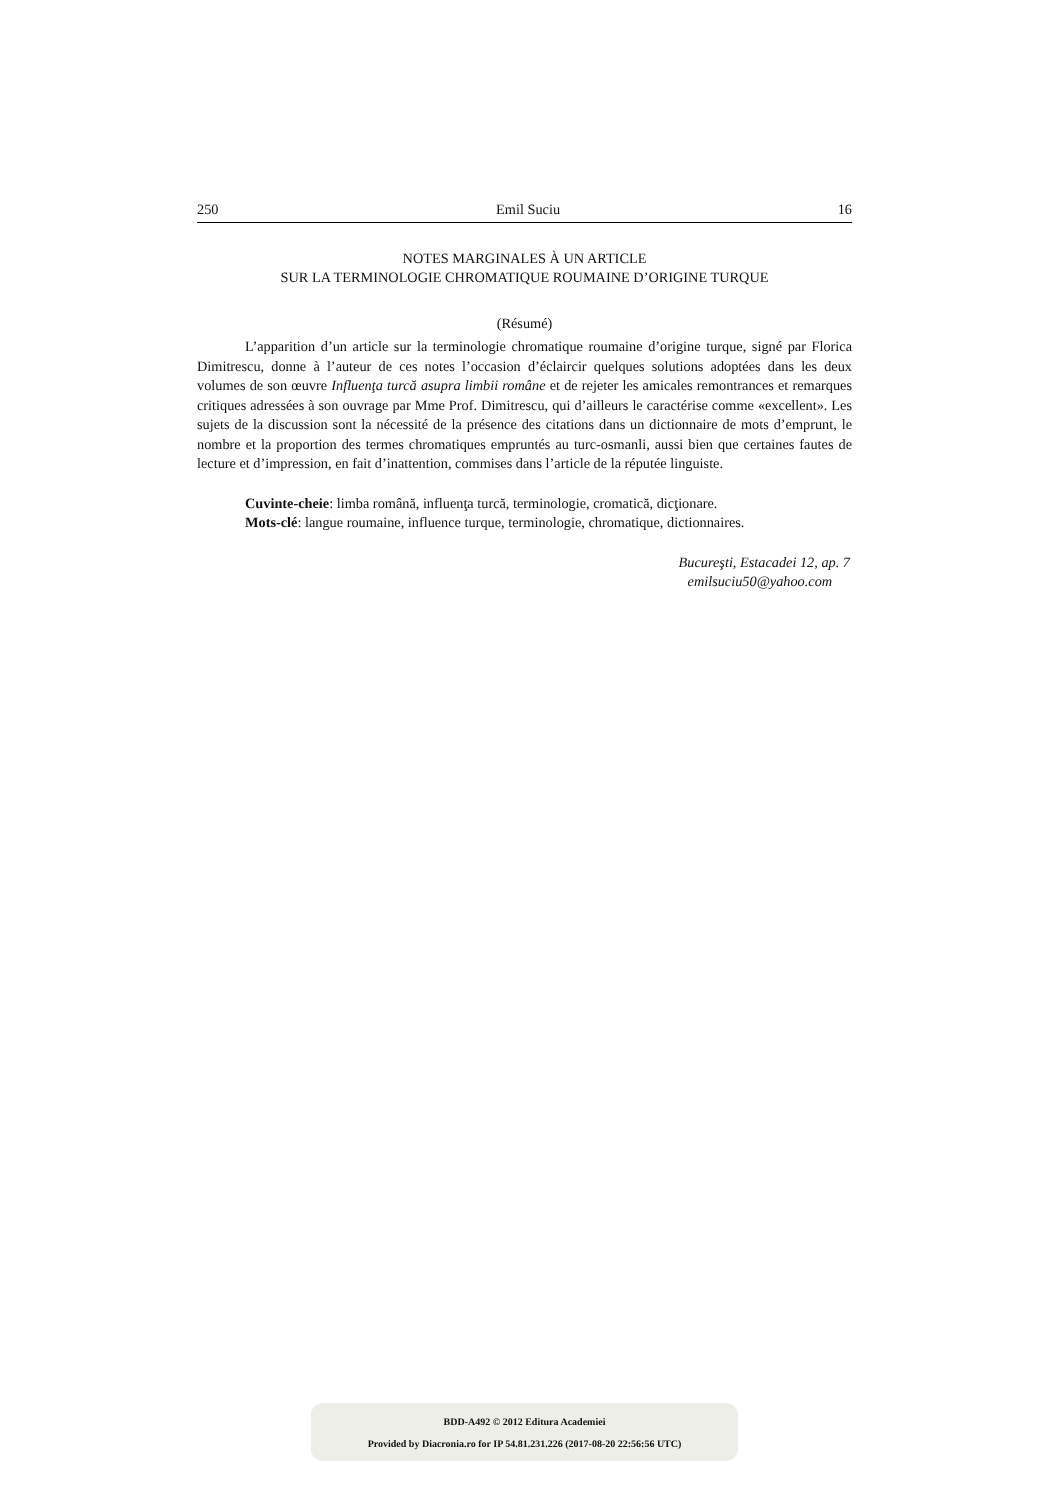250 Emil Suciu 16
NOTES MARGINALES À UN ARTICLE
SUR LA TERMINOLOGIE CHROMATIQUE ROUMAINE D’ORIGINE TURQUE
(Résumé)
L’apparition d’un article sur la terminologie chromatique roumaine d’origine turque, signé par Florica Dimitrescu, donne à l’auteur de ces notes l’occasion d’éclaircir quelques solutions adoptées dans les deux volumes de son œuvre Influenţa turcă asupra limbii române et de rejeter les amicales remontrances et remarques critiques adressées à son ouvrage par Mme Prof. Dimitrescu, qui d’ailleurs le caractérise comme «excellent». Les sujets de la discussion sont la nécessité de la présence des citations dans un dictionnaire de mots d’emprunt, le nombre et la proportion des termes chromatiques empruntés au turc-osmanli, aussi bien que certaines fautes de lecture et d’impression, en fait d’inattention, commises dans l’article de la réputée linguiste.
Cuvinte-cheie: limba română, influenţa turcă, terminologie, cromatică, dicţionare.
Mots-clé: langue roumaine, influence turque, terminologie, chromatique, dictionnaires.
Bucureşti, Estacadei 12, ap. 7
emilsuciu50@yahoo.com
BDD-A492 © 2012 Editura Academiei
Provided by Diacronia.ro for IP 54.81.231.226 (2017-08-20 22:56:56 UTC)